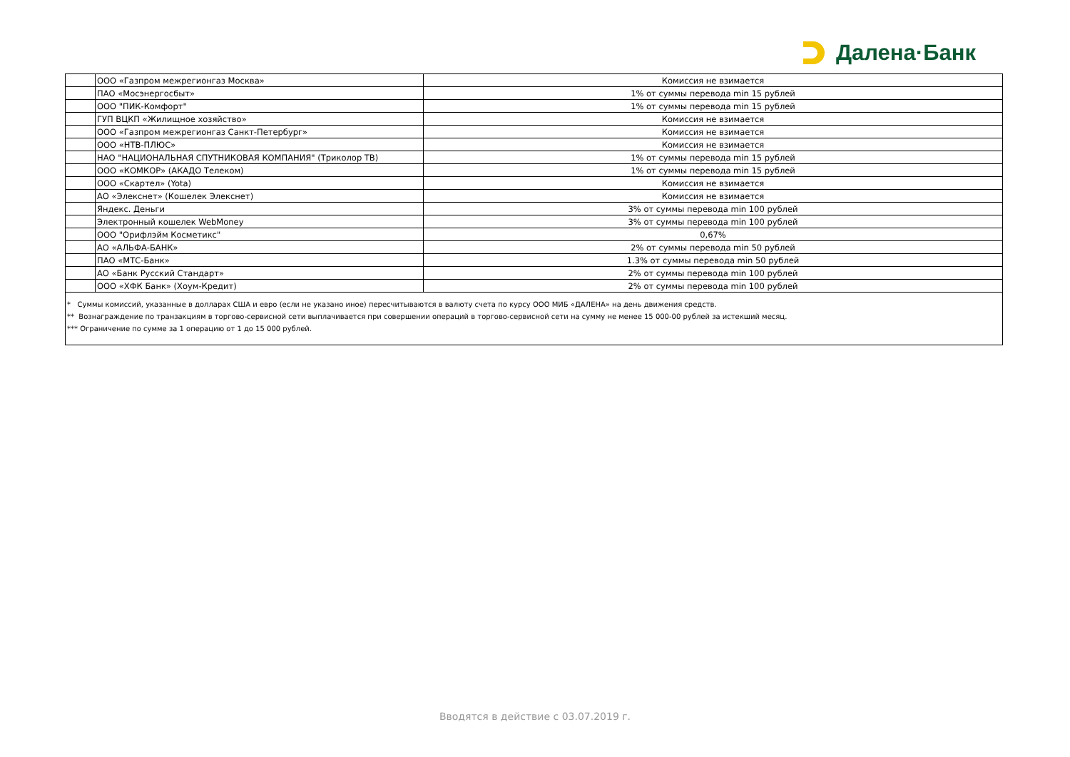Далена·Банк
| | ООО «Газпром межрегионгаз Москва» | Комиссия не взимается |
| | ПАО «Мосэнергосбыт» | 1% от суммы перевода min 15 рублей |
| | ООО "ПИК-Комфорт" | 1% от суммы перевода min 15 рублей |
| | ГУП ВЦКП «Жилищное хозяйство» | Комиссия не взимается |
| | ООО «Газпром межрегионгаз Санкт-Петербург» | Комиссия не взимается |
| | ООО «НТВ-ПЛЮС» | Комиссия не взимается |
| | НАО "НАЦИОНАЛЬНАЯ СПУТНИКОВАЯ КОМПАНИЯ" (Триколор ТВ) | 1% от суммы перевода min 15 рублей |
| | ООО «КОМКОР» (АКАДО Телеком) | 1% от суммы перевода min 15 рублей |
| | ООО «Скартел» (Yota) | Комиссия не взимается |
| | АО «Элекснет» (Кошелек Элекснет) | Комиссия не взимается |
| | Яндекс. Деньги | 3% от суммы перевода min 100 рублей |
| | Электронный кошелек WebMoney | 3% от суммы перевода min 100 рублей |
| | ООО "Орифлэйм Косметикс" | 0,67% |
| | АО «АЛЬФА-БАНК» | 2% от суммы перевода min 50 рублей |
| | ПАО «МТС-Банк» | 1.3% от суммы перевода min 50 рублей |
| | АО «Банк Русский Стандарт» | 2% от суммы перевода min 100 рублей |
| | ООО «ХФК Банк» (Хоум-Кредит) | 2% от суммы перевода min 100 рублей |
* Суммы комиссий, указанные в долларах США и евро (если не указано иное) пересчитываются в валюту счета по курсу ООО МИБ «ДАЛЕНА» на день движения средств.
** Вознаграждение по транзакциям в торгово-сервисной сети выплачивается при совершении операций в торгово-сервисной сети на сумму не менее 15 000-00 рублей за истекший месяц.
*** Ограничение по сумме за 1 операцию от 1 до 15 000 рублей.
Вводятся в действие с 03.07.2019 г.